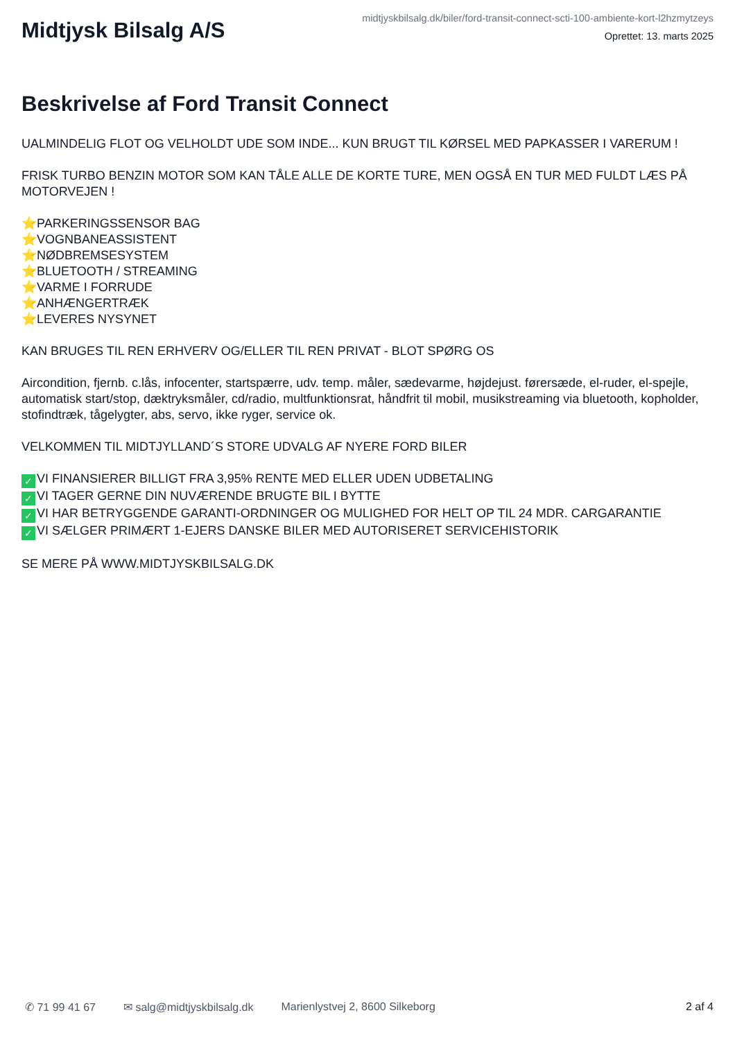Midtjysk Bilsalg A/S
midtjyskbilsalg.dk/biler/ford-transit-connect-scti-100-ambiente-kort-l2hzmytzeys
Oprettet: 13. marts 2025
Beskrivelse af Ford Transit Connect
UALMINDELIG FLOT OG VELHOLDT UDE SOM INDE... KUN BRUGT TIL KØRSEL MED PAPKASSER I VARERUM !
FRISK TURBO BENZIN MOTOR SOM KAN TÅLE ALLE DE KORTE TURE, MEN OGSÅ EN TUR MED FULDT LÆS PÅ MOTORVEJEN !
⭐ PARKERINGSSENSOR BAG
⭐ VOGNBANEASSISTENT
⭐ NØDBREMSESYSTEM
⭐ BLUETOOTH / STREAMING
⭐ VARME I FORRUDE
⭐ ANHÆNGERTRÆK
⭐ LEVERES NYSYNET
KAN BRUGES TIL REN ERHVERV OG/ELLER TIL REN PRIVAT - BLOT SPØRG OS
Aircondition, fjernb. c.lås, infocenter, startspærre, udv. temp. måler, sædevarme, højdejust. førersæde, el-ruder, el-spejle, automatisk start/stop, dæktryksmåler, cd/radio, multfunktionsrat, håndfrit til mobil, musikstreaming via bluetooth, kopholder, stofindtræk, tågelygter, abs, servo, ikke ryger, service ok.
VELKOMMEN TIL MIDTJYLLAND´S STORE UDVALG AF NYERE FORD BILER
✓ VI FINANSIERER BILLIGT FRA 3,95% RENTE MED ELLER UDEN UDBETALING
✓ VI TAGER GERNE DIN NUVÆRENDE BRUGTE BIL I BYTTE
✓ VI HAR BETRYGGENDE GARANTI-ORDNINGER OG MULIGHED FOR HELT OP TIL 24 MDR. CARGARANTIE
✓ VI SÆLGER PRIMÆRT 1-EJERS DANSKE BILER MED AUTORISERET SERVICEHISTORIK
SE MERE PÅ WWW.MIDTJYSKBILSALG.DK
✆ 71 99 41 67 ✉ salg@midtjyskbilsalg.dk Marienlystvej 2, 8600 Silkeborg 2 af 4